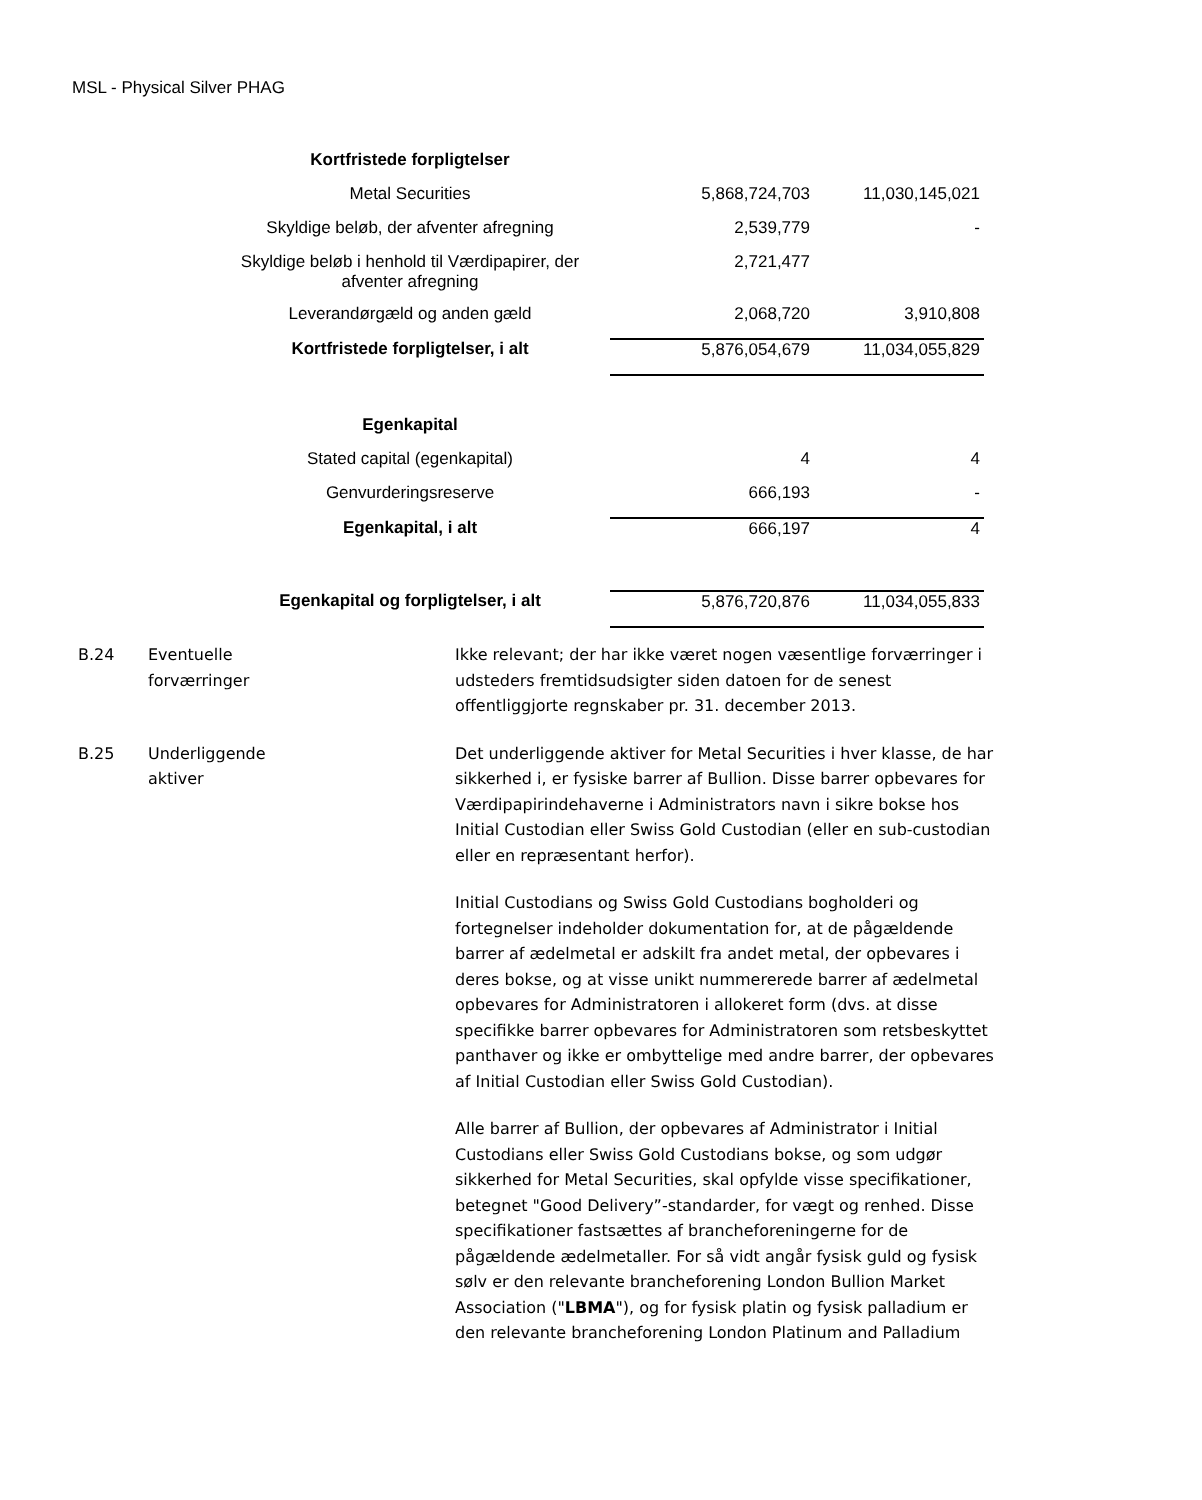MSL - Physical Silver PHAG
| Kortfristede forpligtelser | | |
| Metal Securities | 5,868,724,703 | 11,030,145,021 |
| Skyldige beløb, der afventer afregning | 2,539,779 | - |
| Skyldige beløb i henhold til Værdipapirer, der afventer afregning | 2,721,477 | |
| Leverandørgæld og anden gæld | 2,068,720 | 3,910,808 |
| Kortfristede forpligtelser, i alt | 5,876,054,679 | 11,034,055,829 |
| Egenkapital | | |
| Stated capital (egenkapital) | 4 | 4 |
| Genvurderingsreserve | 666,193 | - |
| Egenkapital, i alt | 666,197 | 4 |
| Egenkapital og forpligtelser, i alt | 5,876,720,876 | 11,034,055,833 |
B.24 Eventuelle
forværringer
Ikke relevant; der har ikke været nogen væsentlige forværringer i udsteders fremtidsudsigter siden datoen for de senest offentliggjorte regnskaber pr. 31. december 2013.
B.25 Underliggende
aktiver
Det underliggende aktiver for Metal Securities i hver klasse, de har sikkerhed i, er fysiske barrer af Bullion. Disse barrer opbevares for Værdipapirindehaverne i Administrators navn i sikre bokse hos Initial Custodian eller Swiss Gold Custodian (eller en sub-custodian eller en repræsentant herfor).
Initial Custodians og Swiss Gold Custodians bogholderi og fortegnelser indeholder dokumentation for, at de pågældende barrer af ædelmetal er adskilt fra andet metal, der opbevares i deres bokse, og at visse unikt nummererede barrer af ædelmetal opbevares for Administratoren i allokeret form (dvs. at disse specifikke barrer opbevares for Administratoren som retsbeskyttet panthaver og ikke er ombyttelige med andre barrer, der opbevares af Initial Custodian eller Swiss Gold Custodian).
Alle barrer af Bullion, der opbevares af Administrator i Initial Custodians eller Swiss Gold Custodians bokse, og som udgør sikkerhed for Metal Securities, skal opfylde visse specifikationer, betegnet "Good Delivery”-standarder, for vægt og renhed. Disse specifikationer fastsættes af brancheforeningerne for de pågældende ædelmetaller. For så vidt angår fysisk guld og fysisk sølv er den relevante brancheforening London Bullion Market Association ("LBMA"), og for fysisk platin og fysisk palladium er den relevante brancheforening London Platinum and Palladium